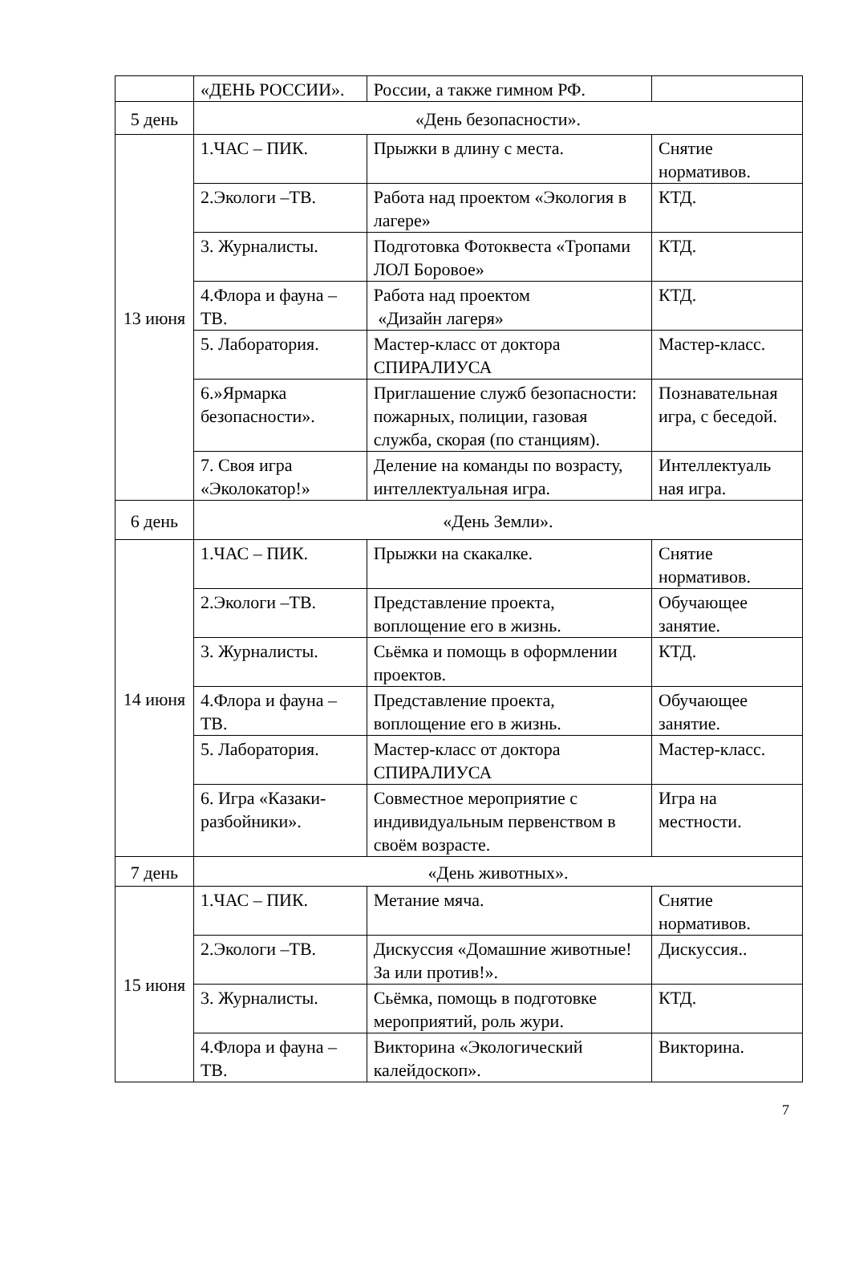| | «ДЕНЬ РОССИИ». | России, а также гимном РФ. | |
| 5 день | «День безопасности». | | |
| 13 июня | 1.ЧАС – ПИК. | Прыжки в длину с места. | Снятие нормативов. |
| | 2.Экологи –ТВ. | Работа над проектом «Экология в лагере» | КТД. |
| | 3. Журналисты. | Подготовка Фотоквеста «Тропами ЛОЛ Боровое» | КТД. |
| | 4.Флора и фауна – ТВ. | Работа над проектом «Дизайн лагеря» | КТД. |
| | 5. Лаборатория. | Мастер-класс от доктора СПИРАЛИУСА | Мастер-класс. |
| | 6.»Ярмарка безопасности». | Приглашение служб безопасности: пожарных, полиции, газовая служба, скорая (по станциям). | Познавательная игра, с беседой. |
| | 7. Своя игра «Эколокатор!» | Деление на команды по возрасту, интеллектуальная игра. | Интеллектуаль ная игра. |
| 6 день | «День Земли». | | |
| 14 июня | 1.ЧАС – ПИК. | Прыжки на скакалке. | Снятие нормативов. |
| | 2.Экологи –ТВ. | Представление проекта, воплощение его в жизнь. | Обучающее занятие. |
| | 3. Журналисты. | Сьёмка и помощь в оформлении проектов. | КТД. |
| | 4.Флора и фауна – ТВ. | Представление проекта, воплощение его в жизнь. | Обучающее занятие. |
| | 5. Лаборатория. | Мастер-класс от доктора СПИРАЛИУСА | Мастер-класс. |
| | 6. Игра «Казаки-разбойники». | Совместное мероприятие с индивидуальным первенством в своём возрасте. | Игра на местности. |
| 7 день | «День животных». | | |
| 15 июня | 1.ЧАС – ПИК. | Метание мяча. | Снятие нормативов. |
| | 2.Экологи –ТВ. | Дискуссия «Домашние животные! За или против!». | Дискуссия.. |
| | 3. Журналисты. | Сьёмка, помощь в подготовке мероприятий, роль жури. | КТД. |
| | 4.Флора и фауна – ТВ. | Викторина «Экологический калейдоскоп». | Викторина. |
7